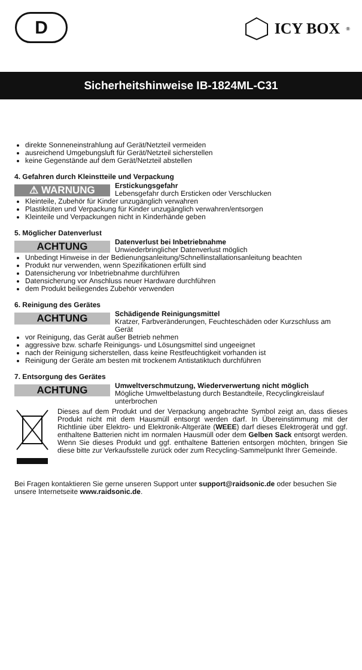D ICY BOX<sup>®</sup>
Sicherheitshinweise IB-1824ML-C31
direkte Sonneneinstrahlung auf Gerät/Netzteil vermeiden
ausreichend Umgebungsluft für Gerät/Netzteil sicherstellen
keine Gegenstände auf dem Gerät/Netzteil abstellen
4. Gefahren durch Kleinstteile und Verpackung
⚠ WARNUNG
Erstickungsgefahr
Lebensgefahr durch Ersticken oder Verschlucken
Kleinteile, Zubehör für Kinder unzugänglich verwahren
Plastiktüten und Verpackung für Kinder unzugänglich verwahren/entsorgen
Kleinteile und Verpackungen nicht in Kinderhände geben
5. Möglicher Datenverlust
ACHTUNG
Datenverlust bei Inbetriebnahme
Unwiederbringlicher Datenverlust möglich
Unbedingt Hinweise in der Bedienungsanleitung/Schnellinstallationsanleitung beachten
Produkt nur verwenden, wenn Spezifikationen erfüllt sind
Datensicherung vor Inbetriebnahme durchführen
Datensicherung vor Anschluss neuer Hardware durchführen
dem Produkt beiliegendes Zubehör verwenden
6. Reinigung des Gerätes
ACHTUNG
Schädigende Reinigungsmittel
Kratzer, Farbveränderungen, Feuchteschäden oder Kurzschluss am Gerät
vor Reinigung, das Gerät außer Betrieb nehmen
aggressive bzw. scharfe Reinigungs- und Lösungsmittel sind ungeeignet
nach der Reinigung sicherstellen, dass keine Restfeuchtigkeit vorhanden ist
Reinigung der Geräte am besten mit trockenem Antistatiktuch durchführen
7. Entsorgung des Gerätes
ACHTUNG
Umweltverschmutzung, Wiederverwertung nicht möglich
Mögliche Umweltbelastung durch Bestandteile, Recyclingkreislauf unterbrochen
Dieses auf dem Produkt und der Verpackung angebrachte Symbol zeigt an, dass dieses Produkt nicht mit dem Hausmüll entsorgt werden darf. In Übereinstimmung mit der Richtlinie über Elektro- und Elektronik-Altgeräte (WEEE) darf dieses Elektrogerät und ggf. enthaltene Batterien nicht im normalen Hausmüll oder dem Gelben Sack entsorgt werden. Wenn Sie dieses Produkt und ggf. enthaltene Batterien entsorgen möchten, bringen Sie diese bitte zur Verkaufsstelle zurück oder zum Recycling-Sammelpunkt Ihrer Gemeinde.
Bei Fragen kontaktieren Sie gerne unseren Support unter support@raidsonic.de oder besuchen Sie unsere Internetseite www.raidsonic.de.